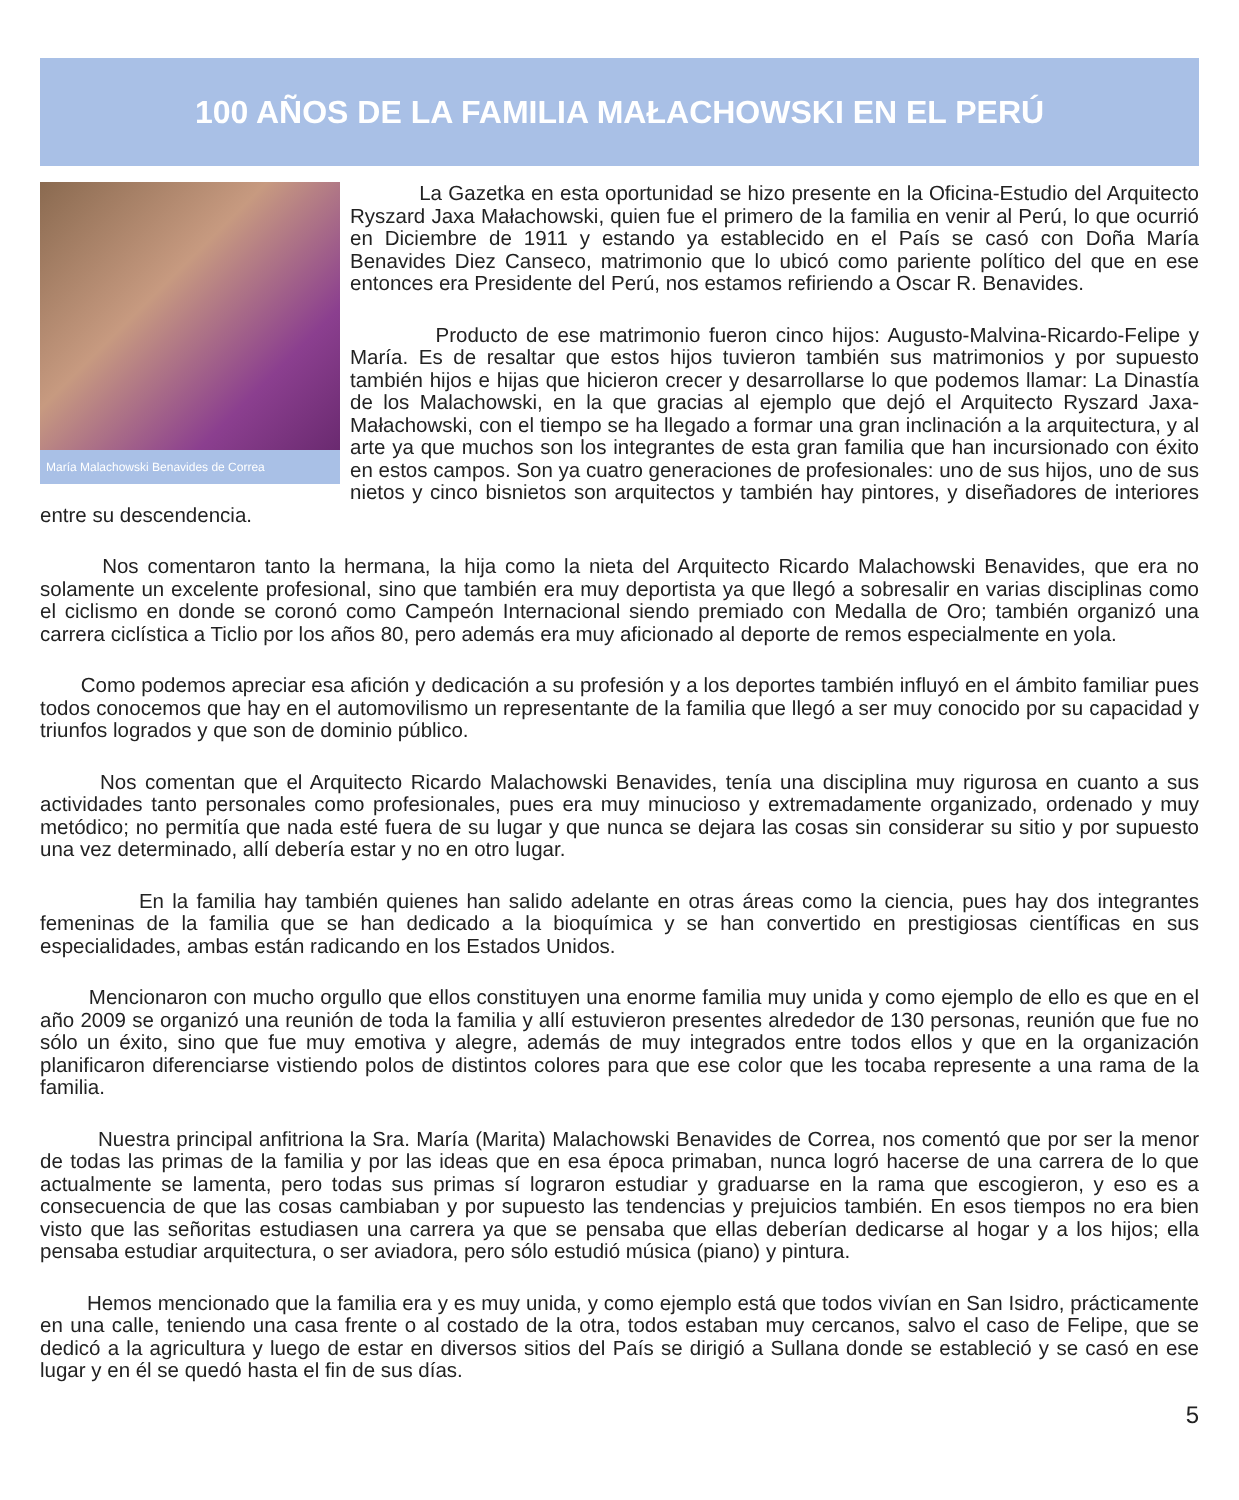100 AÑOS DE LA FAMILIA MAŁACHOWSKI EN EL PERÚ
María Malachowski Benavides de Correa
La Gazetka en esta oportunidad se hizo presente en la Oficina-Estudio del Arquitecto Ryszard Jaxa Małachowski, quien fue el primero de la familia en venir al Perú, lo que ocurrió en Diciembre de 1911 y estando ya establecido en el País se casó con Doña María Benavides Diez Canseco, matrimonio que lo ubicó como pariente político del que en ese entonces era Presidente del Perú, nos estamos refiriendo a Oscar R. Benavides.
Producto de ese matrimonio fueron cinco hijos: Augusto-Malvina-Ricardo-Felipe y María. Es de resaltar que estos hijos tuvieron también sus matrimonios y por supuesto también hijos e hijas que hicieron crecer y desarrollarse lo que podemos llamar: La Dinastía de los Malachowski, en la que gracias al ejemplo que dejó el Arquitecto Ryszard Jaxa-Małachowski, con el tiempo se ha llegado a formar una gran inclinación a la arquitectura, y al arte ya que muchos son los integrantes de esta gran familia que han incursionado con éxito en estos campos. Son ya cuatro generaciones de profesionales: uno de sus hijos, uno de sus nietos y cinco bisnietos son arquitectos y también hay pintores, y diseñadores de interiores entre su descendencia.
Nos comentaron tanto la hermana, la hija como la nieta del Arquitecto Ricardo Malachowski Benavides, que era no solamente un excelente profesional, sino que también era muy deportista ya que llegó a sobresalir en varias disciplinas como el ciclismo en donde se coronó como Campeón Internacional siendo premiado con Medalla de Oro; también organizó una carrera ciclística a Ticlio por los años 80, pero además era muy aficionado al deporte de remos especialmente en yola.
Como podemos apreciar esa afición y dedicación a su profesión y a los deportes también influyó en el ámbito familiar pues todos conocemos que hay en el automovilismo un representante de la familia que llegó a ser muy conocido por su capacidad y triunfos logrados y que son de dominio público.
Nos comentan que el Arquitecto Ricardo Malachowski Benavides, tenía una disciplina muy rigurosa en cuanto a sus actividades tanto personales como profesionales, pues era muy minucioso y extremadamente organizado, ordenado y muy metódico; no permitía que nada esté fuera de su lugar y que nunca se dejara las cosas sin considerar su sitio y por supuesto una vez determinado, allí debería estar y no en otro lugar.
En la familia hay también quienes han salido adelante en otras áreas como la ciencia, pues hay dos integrantes femeninas de la familia que se han dedicado a la bioquímica y se han convertido en prestigiosas científicas en sus especialidades, ambas están radicando en los Estados Unidos.
Mencionaron con mucho orgullo que ellos constituyen una enorme familia muy unida y como ejemplo de ello es que en el año 2009 se organizó una reunión de toda la familia y allí estuvieron presentes alrededor de 130 personas, reunión que fue no sólo un éxito, sino que fue muy emotiva y alegre, además de muy integrados entre todos ellos y que en la organización planificaron diferenciarse vistiendo polos de distintos colores para que ese color que les tocaba represente a una rama de la familia.
Nuestra principal anfitriona la Sra. María (Marita) Malachowski Benavides de Correa, nos comentó que por ser la menor de todas las primas de la familia y por las ideas que en esa época primaban, nunca logró hacerse de una carrera de lo que actualmente se lamenta, pero todas sus primas sí lograron estudiar y graduarse en la rama que escogieron, y eso es a consecuencia de que las cosas cambiaban y por supuesto las tendencias y prejuicios también. En esos tiempos no era bien visto que las señoritas estudiasen una carrera ya que se pensaba que ellas deberían dedicarse al hogar y a los hijos; ella pensaba estudiar arquitectura, o ser aviadora, pero sólo estudió música (piano) y pintura.
Hemos mencionado que la familia era y es muy unida, y como ejemplo está que todos vivían en San Isidro, prácticamente en una calle, teniendo una casa frente o al costado de la otra, todos estaban muy cercanos, salvo el caso de Felipe, que se dedicó a la agricultura y luego de estar en diversos sitios del País se dirigió a Sullana donde se estableció y se casó en ese lugar y en él se quedó hasta el fin de sus días.
5